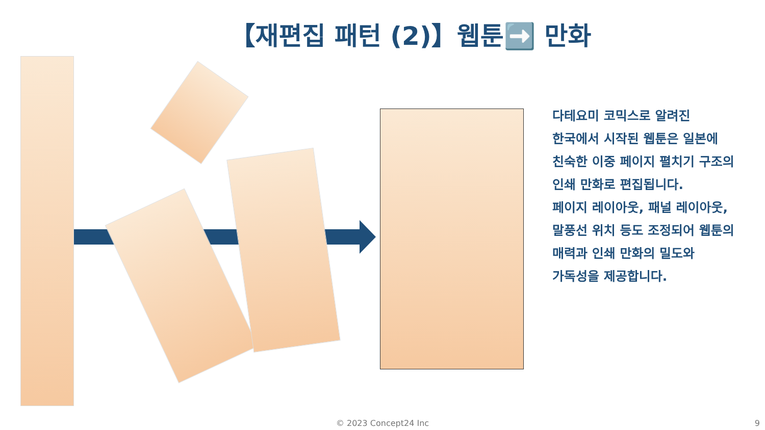【재편집 패턴 (2)】웹툰➡️ 만화
다테요미 코믹스로 알려진
한국에서 시작된 웹툰은 일본에
친숙한 이중 페이지 펼치기 구조의
인쇄 만화로 편집됩니다.
페이지 레이아웃, 패널 레이아웃,
말풍선 위치 등도 조정되어 웹툰의
매력과 인쇄 만화의 밀도와
가독성을 제공합니다.
© 2023 Concept24 Inc 9